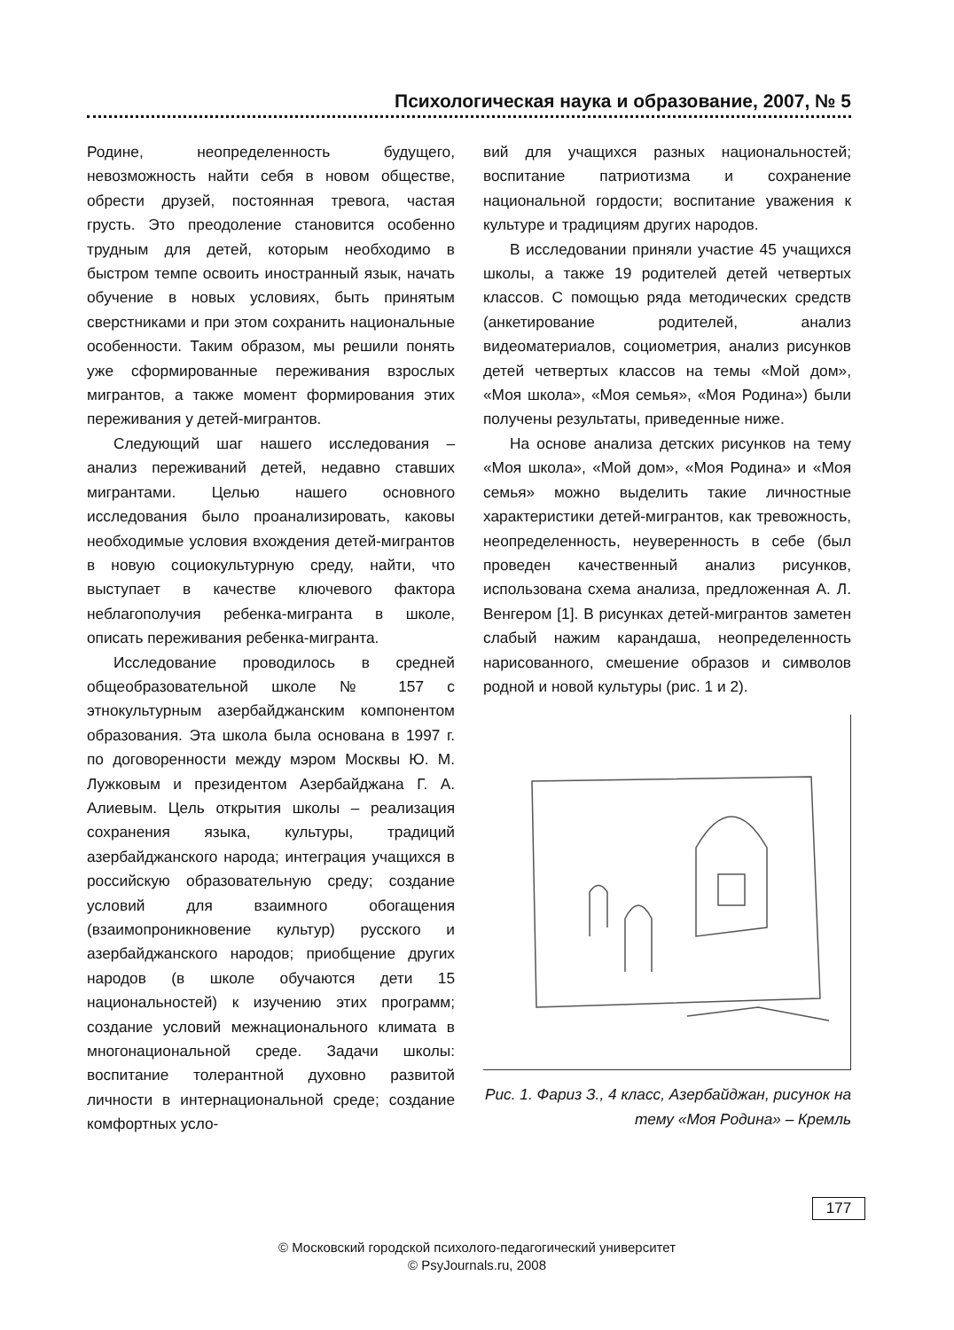Психологическая наука и образование, 2007, № 5
Родине, неопределенность будущего, невозможность найти себя в новом обществе, обрести друзей, постоянная тревога, частая грусть. Это преодоление становится особенно трудным для детей, которым необходимо в быстром темпе освоить иностранный язык, начать обучение в новых условиях, быть принятым сверстниками и при этом сохранить национальные особенности. Таким образом, мы решили понять уже сформированные переживания взрослых мигрантов, а также момент формирования этих переживания у детей-мигрантов.
Следующий шаг нашего исследования – анализ переживаний детей, недавно ставших мигрантами. Целью нашего основного исследования было проанализировать, каковы необходимые условия вхождения детей-мигрантов в новую социокультурную среду, найти, что выступает в качестве ключевого фактора неблагополучия ребенка-мигранта в школе, описать переживания ребенка-мигранта.
Исследование проводилось в средней общеобразовательной школе № 157 с этнокультурным азербайджанским компонентом образования. Эта школа была основана в 1997 г. по договоренности между мэром Москвы Ю. М. Лужковым и президентом Азербайджана Г. А. Алиевым. Цель открытия школы – реализация сохранения языка, культуры, традиций азербайджанского народа; интеграция учащихся в российскую образовательную среду; создание условий для взаимного обогащения (взаимопроникновение культур) русского и азербайджанского народов; приобщение других народов (в школе обучаются дети 15 национальностей) к изучению этих программ; создание условий межнационального климата в многонациональной среде. Задачи школы: воспитание толерантной духовно развитой личности в интернациональной среде; создание комфортных усло-
вий для учащихся разных национальностей; воспитание патриотизма и сохранение национальной гордости; воспитание уважения к культуре и традициям других народов.
В исследовании приняли участие 45 учащихся школы, а также 19 родителей детей четвертых классов. С помощью ряда методических средств (анкетирование родителей, анализ видеоматериалов, социометрия, анализ рисунков детей четвертых классов на темы «Мой дом», «Моя школа», «Моя семья», «Моя Родина») были получены результаты, приведенные ниже.
На основе анализа детских рисунков на тему «Моя школа», «Мой дом», «Моя Родина» и «Моя семья» можно выделить такие личностные характеристики детей-мигрантов, как тревожность, неопределенность, неуверенность в себе (был проведен качественный анализ рисунков, использована схема анализа, предложенная А. Л. Венгером [1]. В рисунках детей-мигрантов заметен слабый нажим карандаша, неопределенность нарисованного, смешение образов и символов родной и новой культуры (рис. 1 и 2).
Рис. 1. Фариз З., 4 класс, Азербайджан, рисунок на тему «Моя Родина» – Кремль
177
© Московский городской психолого-педагогический университет
© PsyJournals.ru, 2008